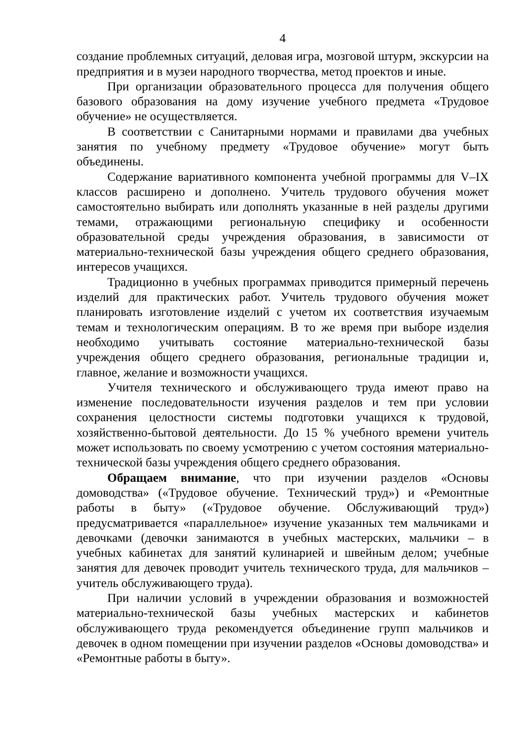4
создание проблемных ситуаций, деловая игра, мозговой штурм, экскурсии на предприятия и в музеи народного творчества, метод проектов и иные.
При организации образовательного процесса для получения общего базового образования на дому изучение учебного предмета «Трудовое обучение» не осуществляется.
В соответствии с Санитарными нормами и правилами два учебных занятия по учебному предмету «Трудовое обучение» могут быть объединены.
Содержание вариативного компонента учебной программы для V–IX классов расширено и дополнено. Учитель трудового обучения может самостоятельно выбирать или дополнять указанные в ней разделы другими темами, отражающими региональную специфику и особенности образовательной среды учреждения образования, в зависимости от материально-технической базы учреждения общего среднего образования, интересов учащихся.
Традиционно в учебных программах приводится примерный перечень изделий для практических работ. Учитель трудового обучения может планировать изготовление изделий с учетом их соответствия изучаемым темам и технологическим операциям. В то же время при выборе изделия необходимо учитывать состояние материально-технической базы учреждения общего среднего образования, региональные традиции и, главное, желание и возможности учащихся.
Учителя технического и обслуживающего труда имеют право на изменение последовательности изучения разделов и тем при условии сохранения целостности системы подготовки учащихся к трудовой, хозяйственно-бытовой деятельности. До 15 % учебного времени учитель может использовать по своему усмотрению с учетом состояния материально-технической базы учреждения общего среднего образования.
Обращаем внимание, что при изучении разделов «Основы домоводства» («Трудовое обучение. Технический труд») и «Ремонтные работы в быту» («Трудовое обучение. Обслуживающий труд») предусматривается «параллельное» изучение указанных тем мальчиками и девочками (девочки занимаются в учебных мастерских, мальчики – в учебных кабинетах для занятий кулинарией и швейным делом; учебные занятия для девочек проводит учитель технического труда, для мальчиков – учитель обслуживающего труда).
При наличии условий в учреждении образования и возможностей материально-технической базы учебных мастерских и кабинетов обслуживающего труда рекомендуется объединение групп мальчиков и девочек в одном помещении при изучении разделов «Основы домоводства» и «Ремонтные работы в быту».